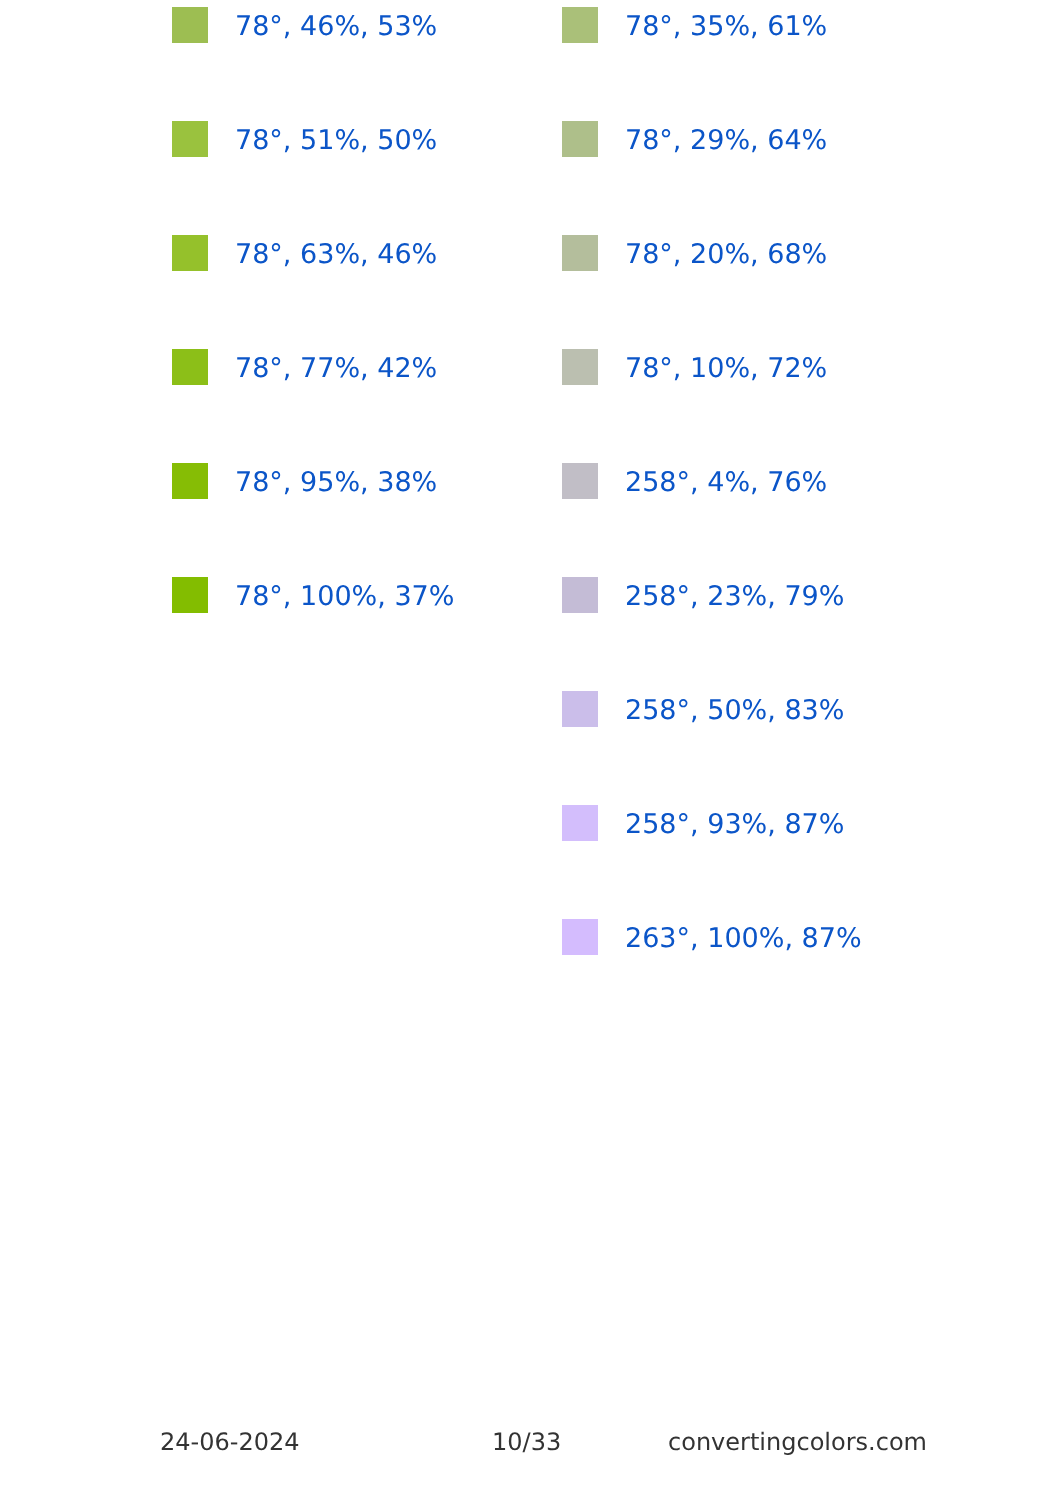78°, 46%, 53%
78°, 51%, 50%
78°, 63%, 46%
78°, 77%, 42%
78°, 95%, 38%
78°, 100%, 37%
78°, 35%, 61%
78°, 29%, 64%
78°, 20%, 68%
78°, 10%, 72%
258°, 4%, 76%
258°, 23%, 79%
258°, 50%, 83%
258°, 93%, 87%
263°, 100%, 87%
24-06-2024 10/33 convertingcolors.com